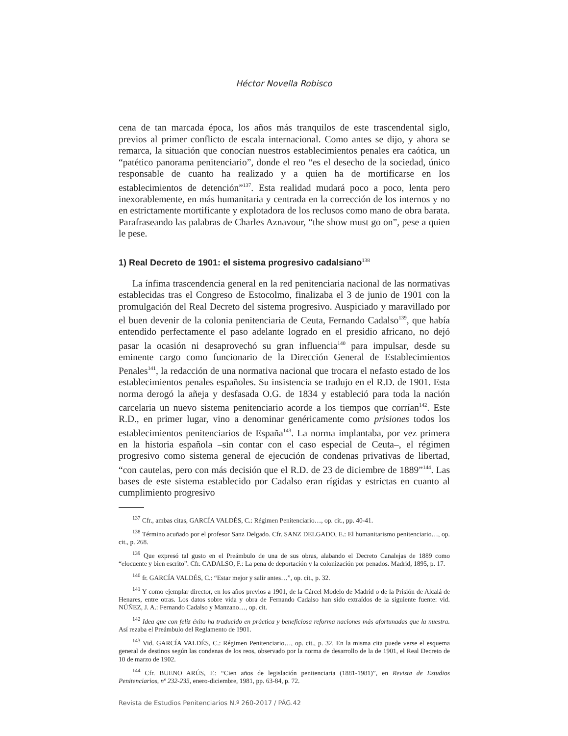Héctor Novella Robisco
cena de tan marcada época, los años más tranquilos de este trascendental siglo, previos al primer conflicto de escala internacional. Como antes se dijo, y ahora se remarca, la situación que conocían nuestros establecimientos penales era caótica, un “patético panorama penitenciario”, donde el reo “es el desecho de la sociedad, único responsable de cuanto ha realizado y a quien ha de mortificarse en los establecimientos de detención”<sup>137</sup>. Esta realidad mudará poco a poco, lenta pero inexorablemente, en más humanitaria y centrada en la corrección de los internos y no en estrictamente mortificante y explotadora de los reclusos como mano de obra barata. Parafraseando las palabras de Charles Aznavour, “the show must go on”, pese a quien le pese.
1) Real Decreto de 1901: el sistema progresivo cadalsiano<sup>138</sup>
La ínfima trascendencia general en la red penitenciaria nacional de las normativas establecidas tras el Congreso de Estocolmo, finalizaba el 3 de junio de 1901 con la promulgación del Real Decreto del sistema progresivo. Auspiciado y maravillado por el buen devenir de la colonia penitenciaria de Ceuta, Fernando Cadalso<sup>139</sup>, que había entendido perfectamente el paso adelante logrado en el presidio africano, no dejó pasar la ocasión ni desaprovechó su gran influencia<sup>140</sup> para impulsar, desde su eminente cargo como funcionario de la Dirección General de Establecimientos Penales<sup>141</sup>, la redacción de una normativa nacional que trocara el nefasto estado de los establecimientos penales españoles. Su insistencia se tradujo en el R.D. de 1901. Esta norma derogó la añeja y desfasada O.G. de 1834 y estableció para toda la nación carcelaria un nuevo sistema penitenciario acorde a los tiempos que corrían<sup>142</sup>. Este R.D., en primer lugar, vino a denominar genéricamente como prisiones todos los establecimientos penitenciarios de España<sup>143</sup>. La norma implantaba, por vez primera en la historia española –sin contar con el caso especial de Ceuta–, el régimen progresivo como sistema general de ejecución de condenas privativas de libertad, “con cautelas, pero con más decisión que el R.D. de 23 de diciembre de 1889”<sup>144</sup>. Las bases de este sistema establecido por Cadalso eran rígidas y estrictas en cuanto al cumplimiento progresivo
<sup>137</sup> Cfr., ambas citas, GARCÍA VALDÉS, C.: Régimen Penitenciario…, op. cit., pp. 40-41.
<sup>138</sup> Término acuñado por el profesor Sanz Delgado. Cfr. SANZ DELGADO, E.: El humanitarismo penitenciario…, op. cit., p. 268.
<sup>139</sup> Que expresó tal gusto en el Preámbulo de una de sus obras, alabando el Decreto Canalejas de 1889 como “elocuente y bien escrito”. Cfr. CADALSO, F.: La pena de deportación y la colonización por penados. Madrid, 1895, p. 17.
<sup>140</sup> fr. GARCÍA VALDÉS, C.: “Estar mejor y salir antes…”, op. cit., p. 32.
<sup>141</sup> Y como ejemplar director, en los años previos a 1901, de la Cárcel Modelo de Madrid o de la Prisión de Alcalá de Henares, entre otras. Los datos sobre vida y obra de Fernando Cadalso han sido extraídos de la siguiente fuente: vid. NÚÑEZ, J. A.: Fernando Cadalso y Manzano…, op. cit.
<sup>142</sup> Idea que con feliz éxito ha traducido en práctica y beneficiosa reforma naciones más afortunadas que la nuestra. Así rezaba el Preámbulo del Reglamento de 1901.
<sup>143</sup> Vid. GARCÍA VALDÉS, C.: Régimen Penitenciario…, op. cit., p. 32. En la misma cita puede verse el esquema general de destinos según las condenas de los reos, observado por la norma de desarrollo de la de 1901, el Real Decreto de 10 de marzo de 1902.
<sup>144</sup> Cfr. BUENO ARÚS, F.: “Cien años de legislación penitenciaria (1881-1981)”, en Revista de Estudios Penitenciarios, nº 232-235, enero-diciembre, 1981, pp. 63-84, p. 72.
Revista de Estudios Penitenciarios N.º 260-2017 / PÁG.42